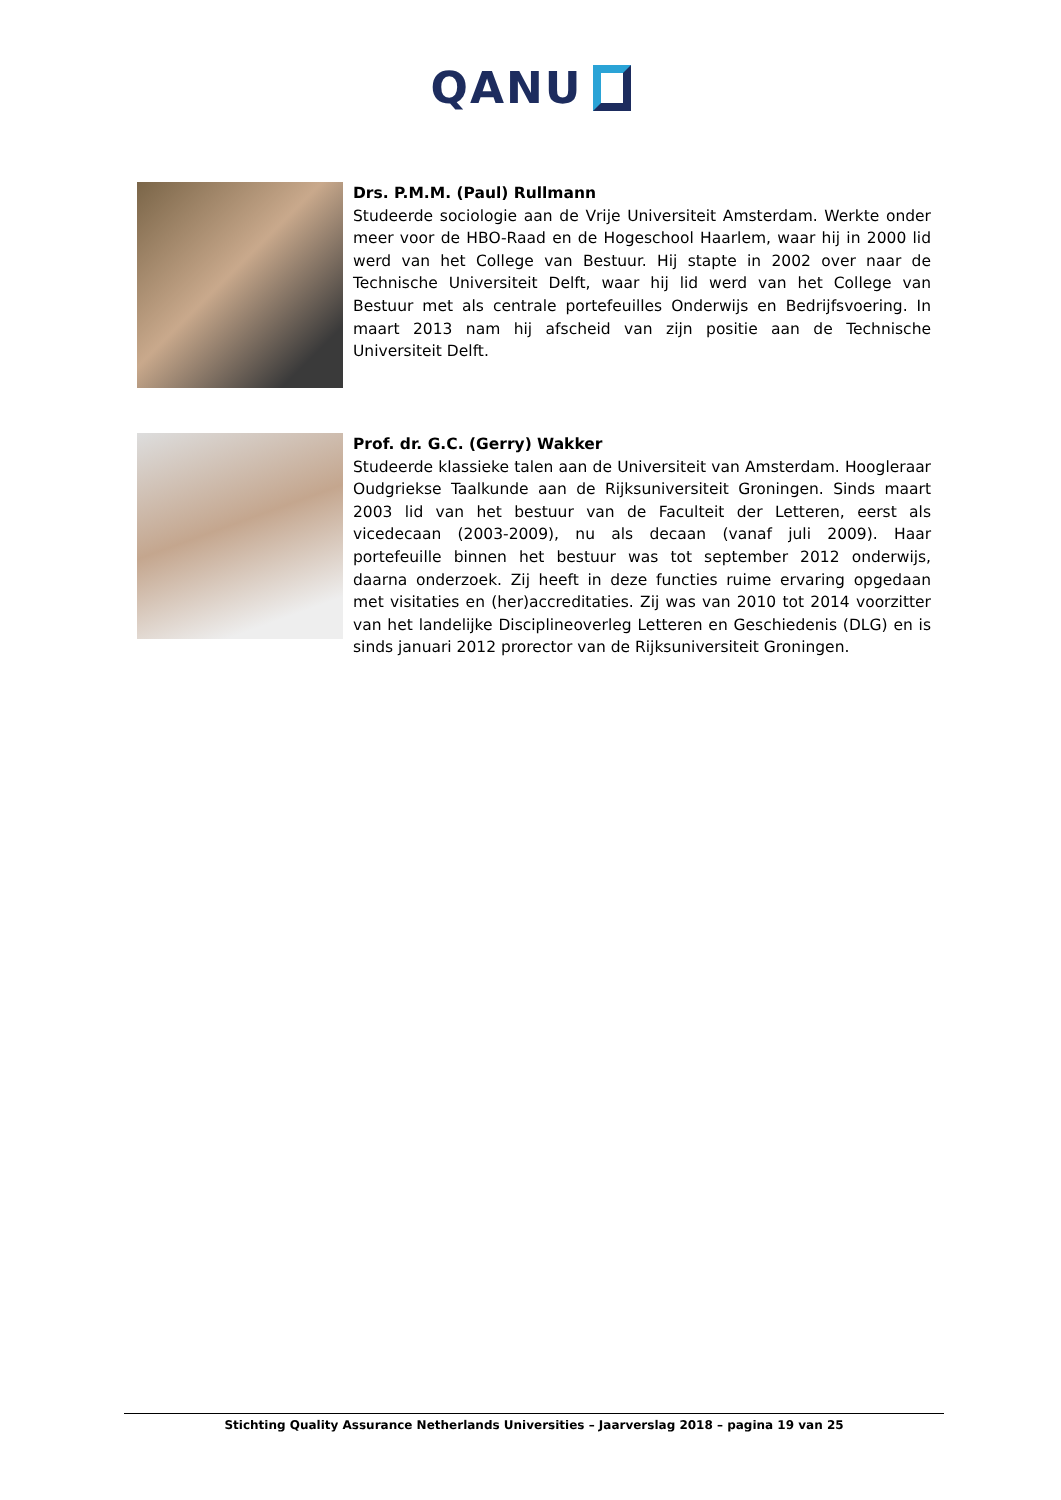QANU
Drs. P.M.M. (Paul) Rullmann
Studeerde sociologie aan de Vrije Universiteit Amsterdam. Werkte onder meer voor de HBO-Raad en de Hogeschool Haarlem, waar hij in 2000 lid werd van het College van Bestuur. Hij stapte in 2002 over naar de Technische Universiteit Delft, waar hij lid werd van het College van Bestuur met als centrale portefeuilles Onderwijs en Bedrijfsvoering. In maart 2013 nam hij afscheid van zijn positie aan de Technische Universiteit Delft.
Prof. dr. G.C. (Gerry) Wakker
Studeerde klassieke talen aan de Universiteit van Amsterdam. Hoogleraar Oudgriekse Taalkunde aan de Rijksuniversiteit Groningen. Sinds maart 2003 lid van het bestuur van de Faculteit der Letteren, eerst als vicedecaan (2003-2009), nu als decaan (vanaf juli 2009). Haar portefeuille binnen het bestuur was tot september 2012 onderwijs, daarna onderzoek. Zij heeft in deze functies ruime ervaring opgedaan met visitaties en (her)accreditaties. Zij was van 2010 tot 2014 voorzitter van het landelijke Disciplineoverleg Letteren en Geschiedenis (DLG) en is sinds januari 2012 prorector van de Rijksuniversiteit Groningen.
Stichting Quality Assurance Netherlands Universities – Jaarverslag 2018 – pagina 19 van 25